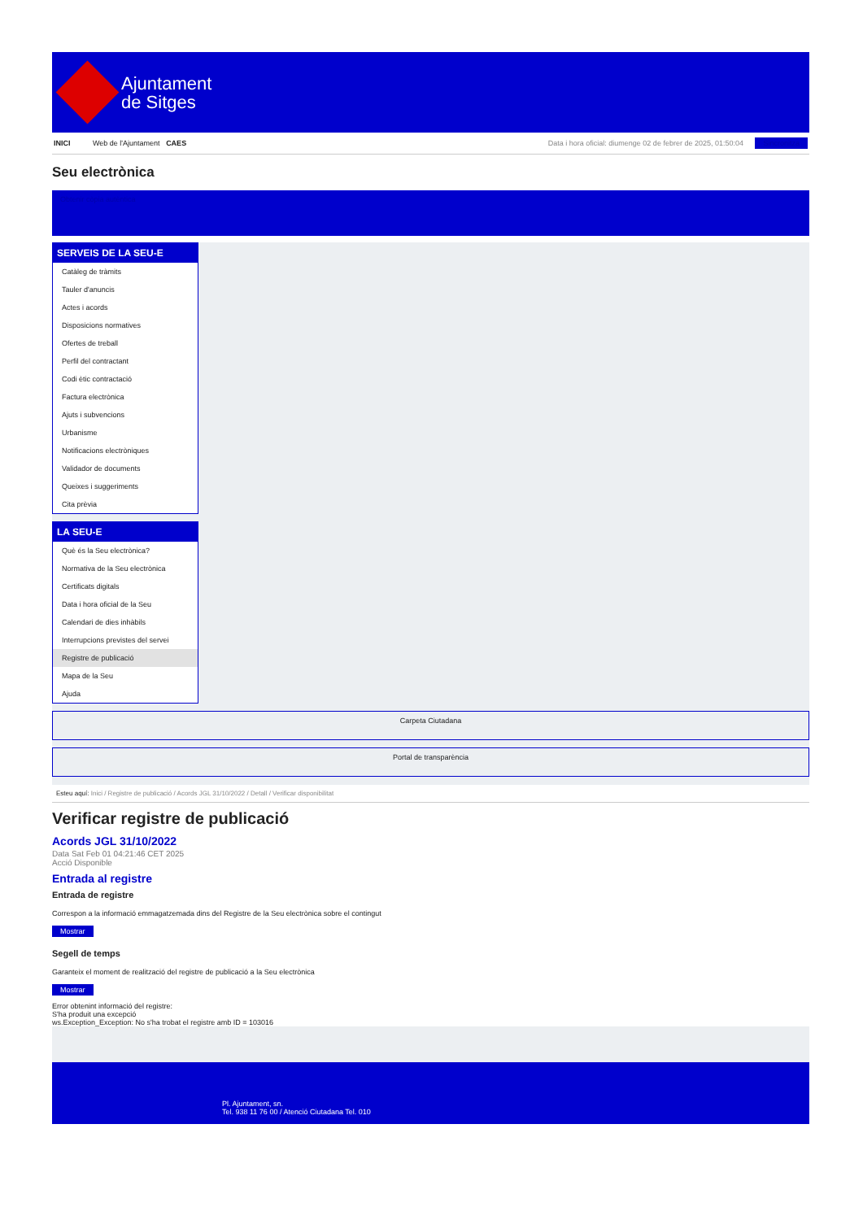Ajuntament
de Sitges
INICI Web de l'Ajuntament CAES
Data i hora oficial: diumenge 02 de febrer de 2025, 01:50:04 Sincronitza
Seu electrònica
Obtenir còpia autèntica
SERVEIS DE LA SEU-E
Catàleg de tràmits
Tauler d'anuncis
Actes i acords
Disposicions normatives
Ofertes de treball
Perfil del contractant
Codi ètic contractació
Factura electrònica
Ajuts i subvencions
Urbanisme
Notificacions electròniques
Validador de documents
Queixes i suggeriments
Cita prèvia
LA SEU-E
Què és la Seu electrònica?
Normativa de la Seu electrònica
Certificats digitals
Data i hora oficial de la Seu
Calendari de dies inhàbils
Interrupcions previstes del servei
Registre de publicació
Mapa de la Seu
Ajuda
Carpeta Ciutadana
Portal de transparència
Esteu aquí: Inici / Registre de publicació / Acords JGL 31/10/2022 / Detall / Verificar disponibilitat
Verificar registre de publicació
Acords JGL 31/10/2022
Data Sat Feb 01 04:21:46 CET 2025
Acció Disponible
Entrada al registre
Entrada de registre
Correspon a la informació emmagatzemada dins del Registre de la Seu electrònica sobre el contingut
Mostrar
Segell de temps
Garanteix el moment de realització del registre de publicació a la Seu electrònica
Mostrar
Error obtenint informació del registre:
S'ha produit una excepció
ws.Exception_Exception: No s'ha trobat el registre amb ID = 103016
Pl. Ajuntament, sn.
Tel. 938 11 76 00 / Atenció Ciutadana Tel. 010